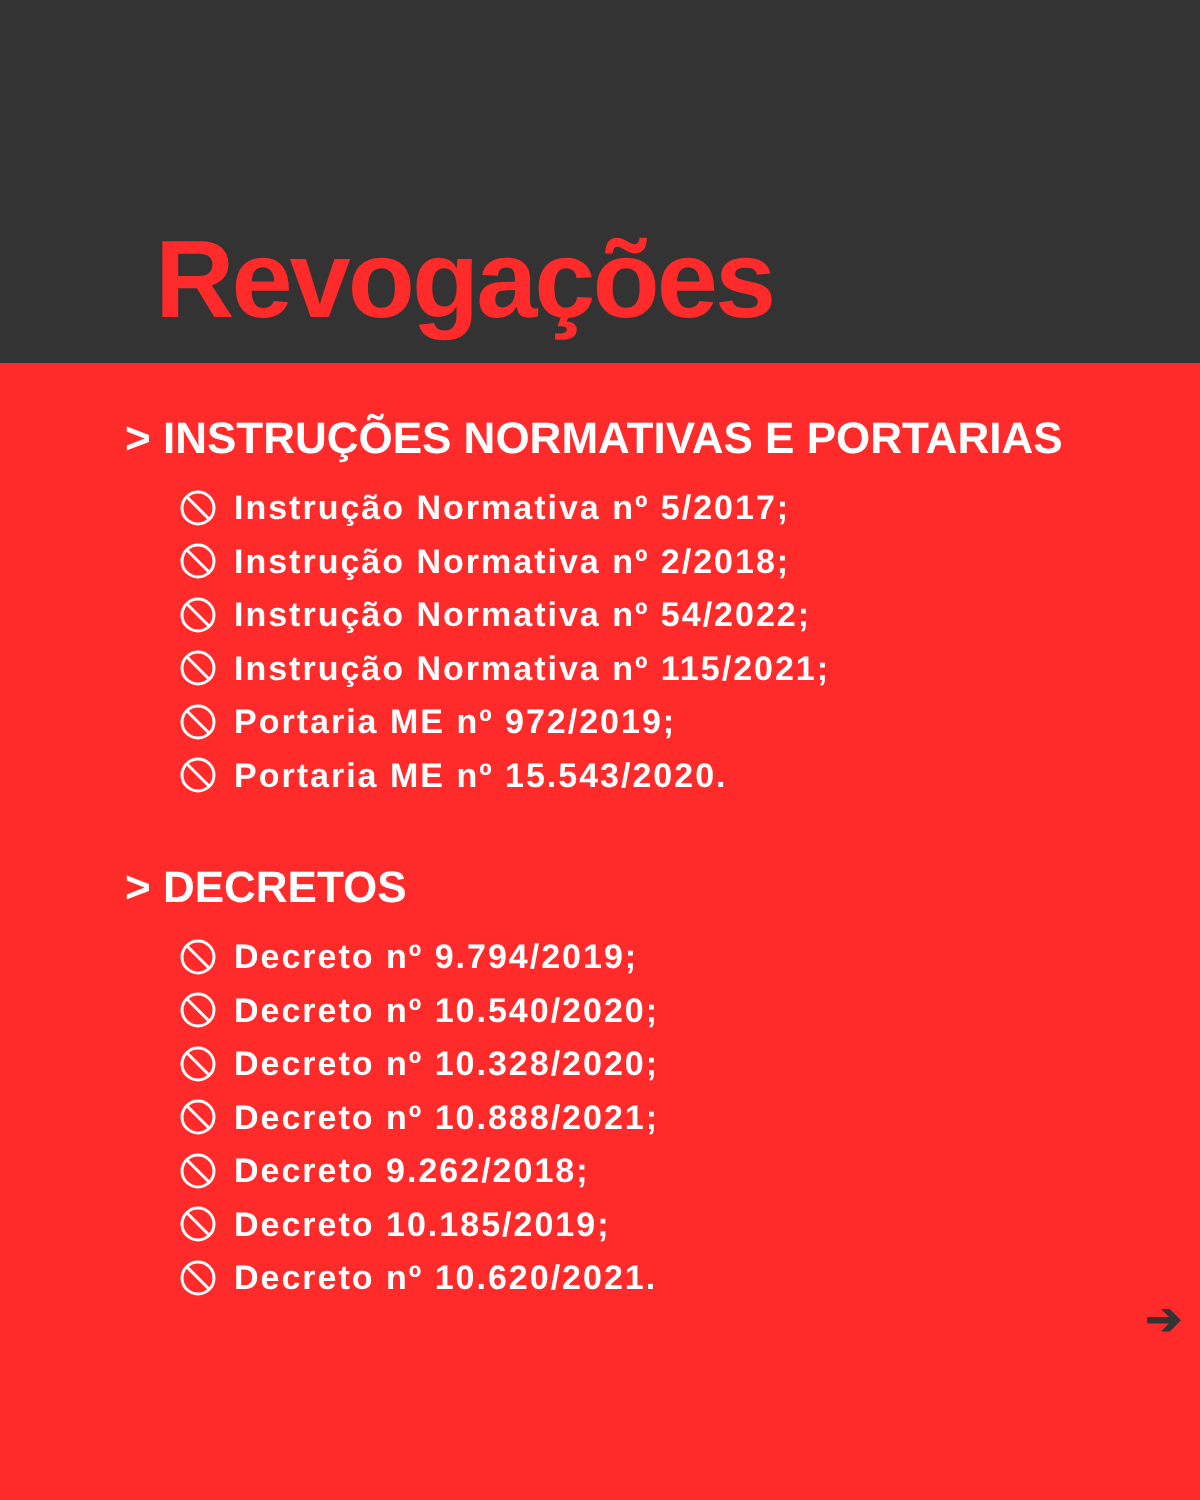Revogações
> INSTRUÇÕES NORMATIVAS E PORTARIAS
Instrução Normativa nº 5/2017;
Instrução Normativa nº 2/2018;
Instrução Normativa nº 54/2022;
Instrução Normativa nº 115/2021;
Portaria ME nº 972/2019;
Portaria ME nº 15.543/2020.
> DECRETOS
Decreto nº 9.794/2019;
Decreto nº 10.540/2020;
Decreto nº 10.328/2020;
Decreto nº 10.888/2021;
Decreto 9.262/2018;
Decreto 10.185/2019;
Decreto nº 10.620/2021.
➔